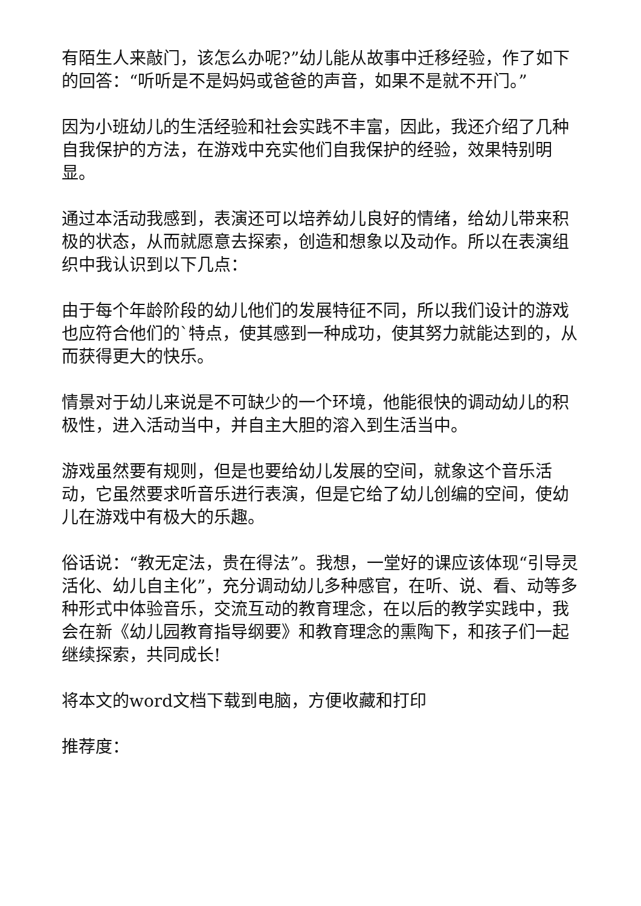有陌生人来敲门，该怎么办呢?”幼儿能从故事中迁移经验，作了如下的回答：“听听是不是妈妈或爸爸的声音，如果不是就不开门。”
因为小班幼儿的生活经验和社会实践不丰富，因此，我还介绍了几种自我保护的方法，在游戏中充实他们自我保护的经验，效果特别明显。
通过本活动我感到，表演还可以培养幼儿良好的情绪，给幼儿带来积极的状态，从而就愿意去探索，创造和想象以及动作。所以在表演组织中我认识到以下几点：
由于每个年龄阶段的幼儿他们的发展特征不同，所以我们设计的游戏也应符合他们的`特点，使其感到一种成功，使其努力就能达到的，从而获得更大的快乐。
情景对于幼儿来说是不可缺少的一个环境，他能很快的调动幼儿的积极性，进入活动当中，并自主大胆的溶入到生活当中。
游戏虽然要有规则，但是也要给幼儿发展的空间，就象这个音乐活动，它虽然要求听音乐进行表演，但是它给了幼儿创编的空间，使幼儿在游戏中有极大的乐趣。
俗话说：“教无定法，贵在得法”。我想，一堂好的课应该体现“引导灵活化、幼儿自主化”，充分调动幼儿多种感官，在听、说、看、动等多种形式中体验音乐，交流互动的教育理念，在以后的教学实践中，我会在新《幼儿园教育指导纲要》和教育理念的熏陶下，和孩子们一起继续探索，共同成长!
将本文的word文档下载到电脑，方便收藏和打印
推荐度：